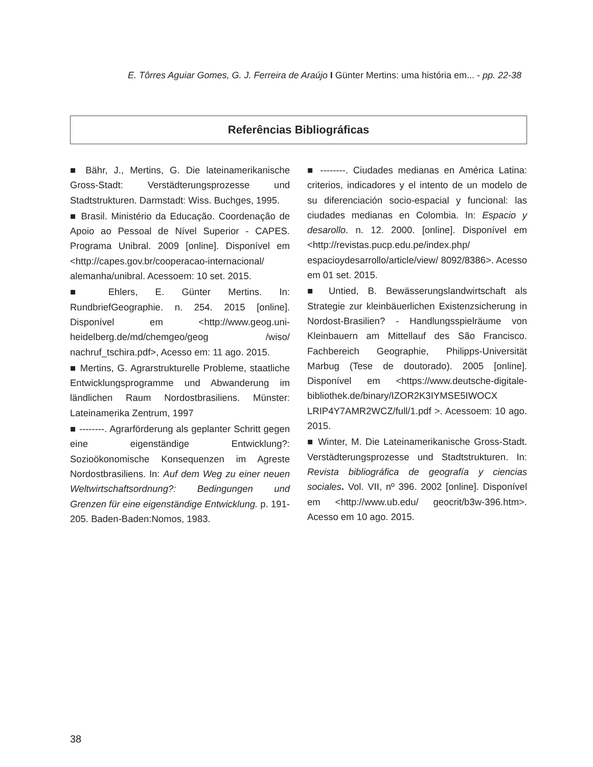E. Tôrres Aguiar Gomes, G. J. Ferreira de Araújo I Günter Mertins: uma história em... - pp. 22-38
Referências Bibliográficas
■ Bähr, J., Mertins, G. Die lateinamerikanische Gross-Stadt: Verstädterungsprozesse und Stadtstrukturen. Darmstadt: Wiss. Buchges, 1995.
■ Brasil. Ministério da Educação. Coordenação de Apoio ao Pessoal de Nível Superior - CAPES. Programa Unibral. 2009 [online]. Disponível em <http://capes.gov.br/cooperacao-internacional/ alemanha/unibral. Acessoem: 10 set. 2015.
■ Ehlers, E. Günter Mertins. In: RundbriefGeographie. n. 254. 2015 [online]. Disponível em <http://www.geog.uni-heidelberg.de/md/chemgeo/geog /wiso/ nachruf_tschira.pdf>, Acesso em: 11 ago. 2015.
■ Mertins, G. Agrarstrukturelle Probleme, staatliche Entwicklungsprogramme und Abwanderung im ländlichen Raum Nordostbrasiliens. Münster: Lateinamerika Zentrum, 1997
■ --------. Agrarförderung als geplanter Schritt gegen eine eigenständige Entwicklung?: Sozioökonomische Konsequenzen im Agreste Nordostbrasiliens. In: Auf dem Weg zu einer neuen Weltwirtschaftsordnung?: Bedingungen und Grenzen für eine eigenständige Entwicklung. p. 191-205. Baden-Baden:Nomos, 1983.
■ --------. Ciudades medianas en América Latina: criterios, indicadores y el intento de un modelo de su diferenciación socio-espacial y funcional: las ciudades medianas en Colombia. In: Espacio y desarollo. n. 12. 2000. [online]. Disponível em <http://revistas.pucp.edu.pe/index.php/ espacioydesarrollo/article/view/ 8092/8386>. Acesso em 01 set. 2015.
■ Untied, B. Bewässerungslandwirtschaft als Strategie zur kleinbäuerlichen Existenzsicherung in Nordost-Brasilien? - Handlungsspielräume von Kleinbauern am Mittellauf des São Francisco. Fachbereich Geographie, Philipps-Universität Marbug (Tese de doutorado). 2005 [online]. Disponível em <https://www.deutsche-digitale-bibliothek.de/binary/IZOR2K3IYMSE5IWOCX LRIP4Y7AMR2WCZ/full/1.pdf >. Acessoem: 10 ago. 2015.
■ Winter, M. Die Lateinamerikanische Gross-Stadt. Verstädterungsprozesse und Stadtstrukturen. In: Revista bibliográfica de geografía y ciencias sociales. Vol. VII, nº 396. 2002 [online]. Disponível em <http://www.ub.edu/ geocrit/b3w-396.htm>. Acesso em 10 ago. 2015.
38